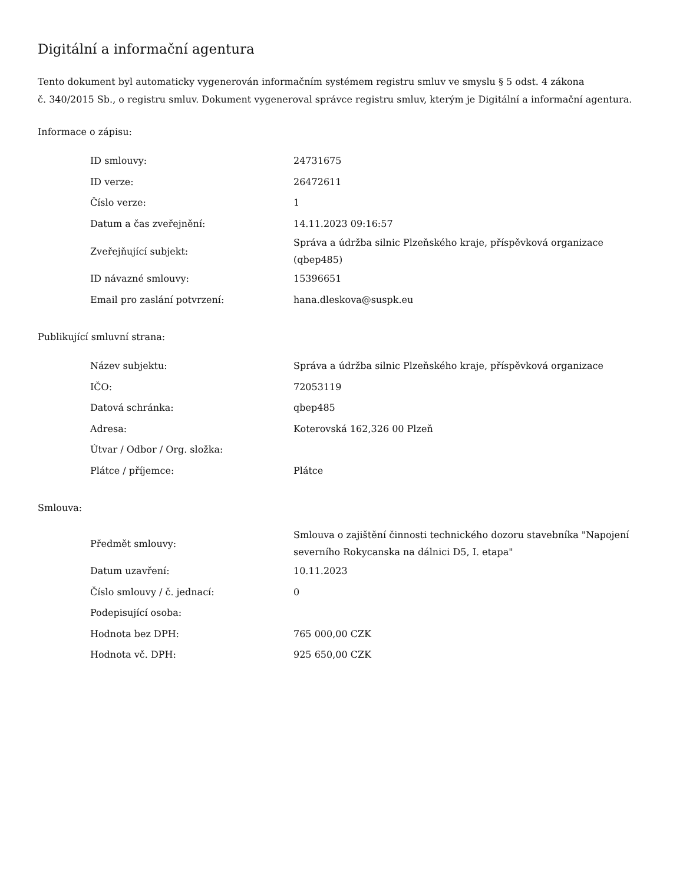Digitální a informační agentura
Tento dokument byl automaticky vygenerován informačním systémem registru smluv ve smyslu § 5 odst. 4 zákona
č. 340/2015 Sb., o registru smluv. Dokument vygeneroval správce registru smluv, kterým je Digitální a informační agentura.
Informace o zápisu:
| ID smlouvy: | 24731675 |
| ID verze: | 26472611 |
| Číslo verze: | 1 |
| Datum a čas zveřejnění: | 14.11.2023 09:16:57 |
| Zveřejňující subjekt: | Správa a údržba silnic Plzeňského kraje, příspěvková organizace (qbep485) |
| ID návazné smlouvy: | 15396651 |
| Email pro zaslání potvrzení: | hana.dleskova@suspk.eu |
Publikující smluvní strana:
| Název subjektu: | Správa a údržba silnic Plzeňského kraje, příspěvková organizace |
| IČO: | 72053119 |
| Datová schránka: | qbep485 |
| Adresa: | Koterovská 162,326 00 Plzeň |
| Útvar / Odbor / Org. složka: | |
| Plátce / příjemce: | Plátce |
Smlouva:
| Předmět smlouvy: | Smlouva o zajištění činnosti technického dozoru stavebníka "Napojení severního Rokycanska na dálnici D5, I. etapa" |
| Datum uzavření: | 10.11.2023 |
| Číslo smlouvy / č. jednací: | 0 |
| Podepisující osoba: | |
| Hodnota bez DPH: | 765 000,00 CZK |
| Hodnota vč. DPH: | 925 650,00 CZK |